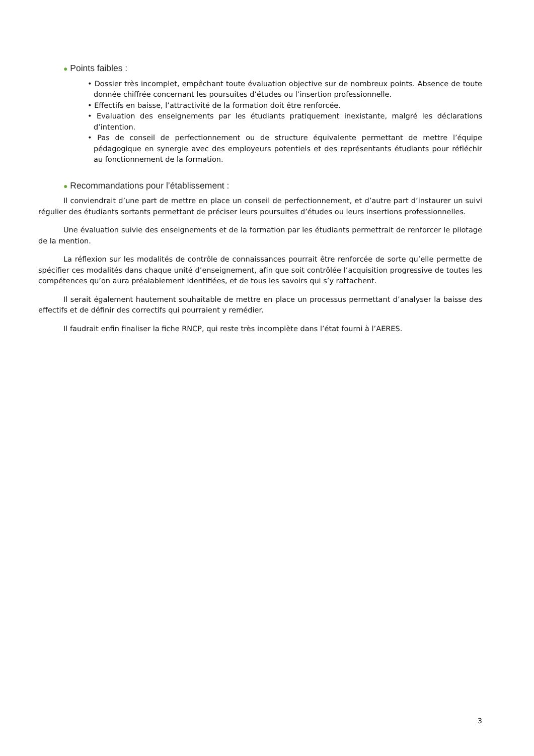● Points faibles :
• Dossier très incomplet, empêchant toute évaluation objective sur de nombreux points. Absence de toute donnée chiffrée concernant les poursuites d’études ou l’insertion professionnelle.
• Effectifs en baisse, l’attractivité de la formation doit être renforcée.
• Evaluation des enseignements par les étudiants pratiquement inexistante, malgré les déclarations d’intention.
• Pas de conseil de perfectionnement ou de structure équivalente permettant de mettre l’équipe pédagogique en synergie avec des employeurs potentiels et des représentants étudiants pour réfléchir au fonctionnement de la formation.
● Recommandations pour l’établissement :
Il conviendrait d’une part de mettre en place un conseil de perfectionnement, et d’autre part d’instaurer un suivi régulier des étudiants sortants permettant de préciser leurs poursuites d’études ou leurs insertions professionnelles.
Une évaluation suivie des enseignements et de la formation par les étudiants permettrait de renforcer le pilotage de la mention.
La réflexion sur les modalités de contrôle de connaissances pourrait être renforcée de sorte qu’elle permette de spécifier ces modalités dans chaque unité d’enseignement, afin que soit contrôlée l’acquisition progressive de toutes les compétences qu’on aura préalablement identifiées, et de tous les savoirs qui s’y rattachent.
Il serait également hautement souhaitable de mettre en place un processus permettant d’analyser la baisse des effectifs et de définir des correctifs qui pourraient y remédier.
Il faudrait enfin finaliser la fiche RNCP, qui reste très incomplète dans l’état fourni à l’AERES.
3